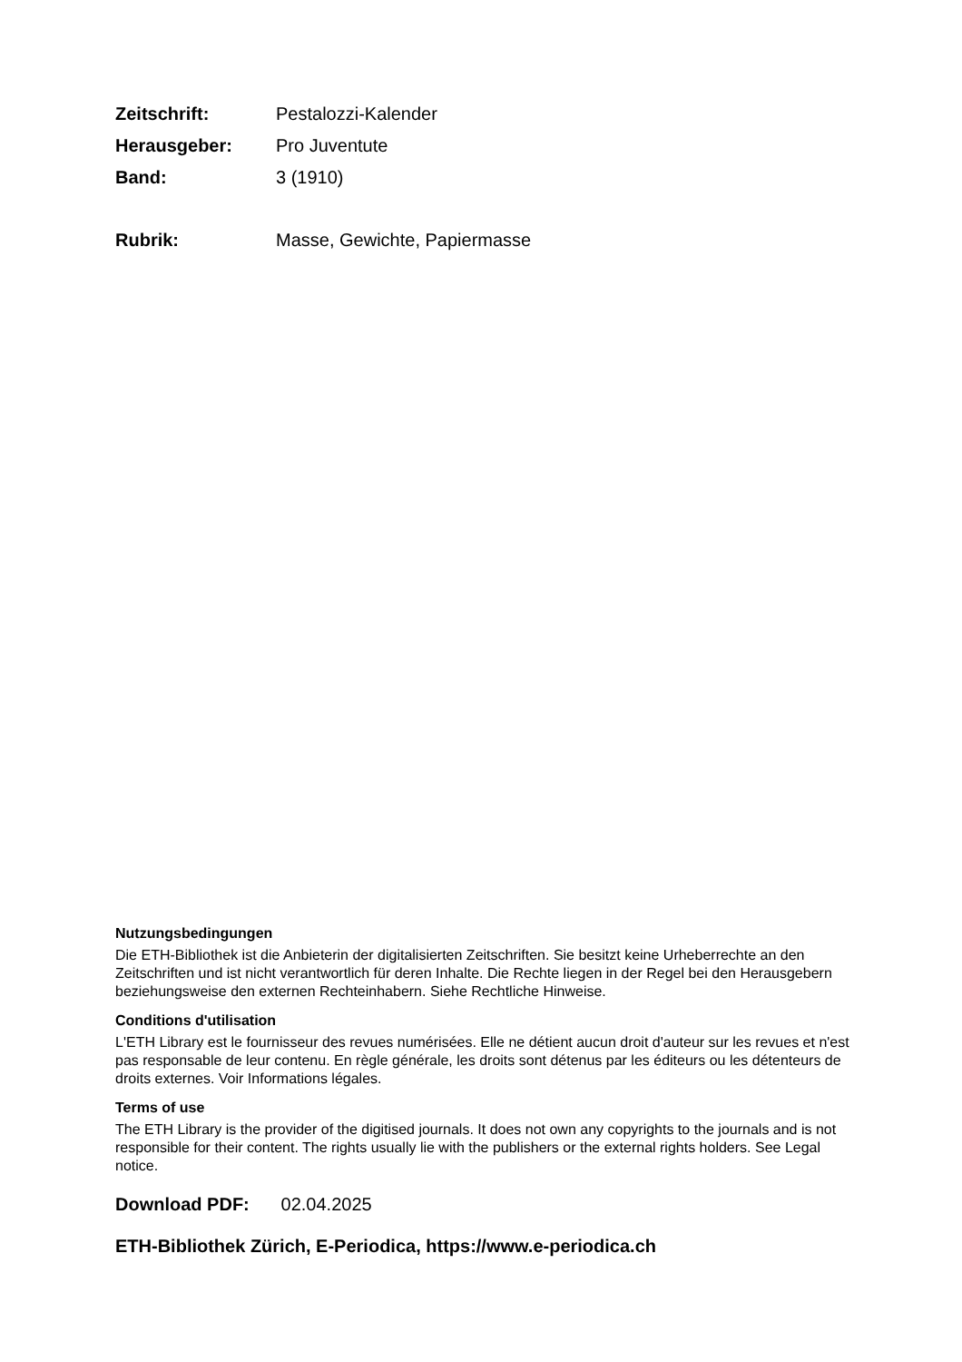Zeitschrift: Pestalozzi-Kalender
Herausgeber: Pro Juventute
Band: 3 (1910)
Rubrik: Masse, Gewichte, Papiermasse
Nutzungsbedingungen
Die ETH-Bibliothek ist die Anbieterin der digitalisierten Zeitschriften. Sie besitzt keine Urheberrechte an den Zeitschriften und ist nicht verantwortlich für deren Inhalte. Die Rechte liegen in der Regel bei den Herausgebern beziehungsweise den externen Rechteinhabern. Siehe Rechtliche Hinweise.
Conditions d'utilisation
L'ETH Library est le fournisseur des revues numérisées. Elle ne détient aucun droit d'auteur sur les revues et n'est pas responsable de leur contenu. En règle générale, les droits sont détenus par les éditeurs ou les détenteurs de droits externes. Voir Informations légales.
Terms of use
The ETH Library is the provider of the digitised journals. It does not own any copyrights to the journals and is not responsible for their content. The rights usually lie with the publishers or the external rights holders. See Legal notice.
Download PDF: 02.04.2025
ETH-Bibliothek Zürich, E-Periodica, https://www.e-periodica.ch